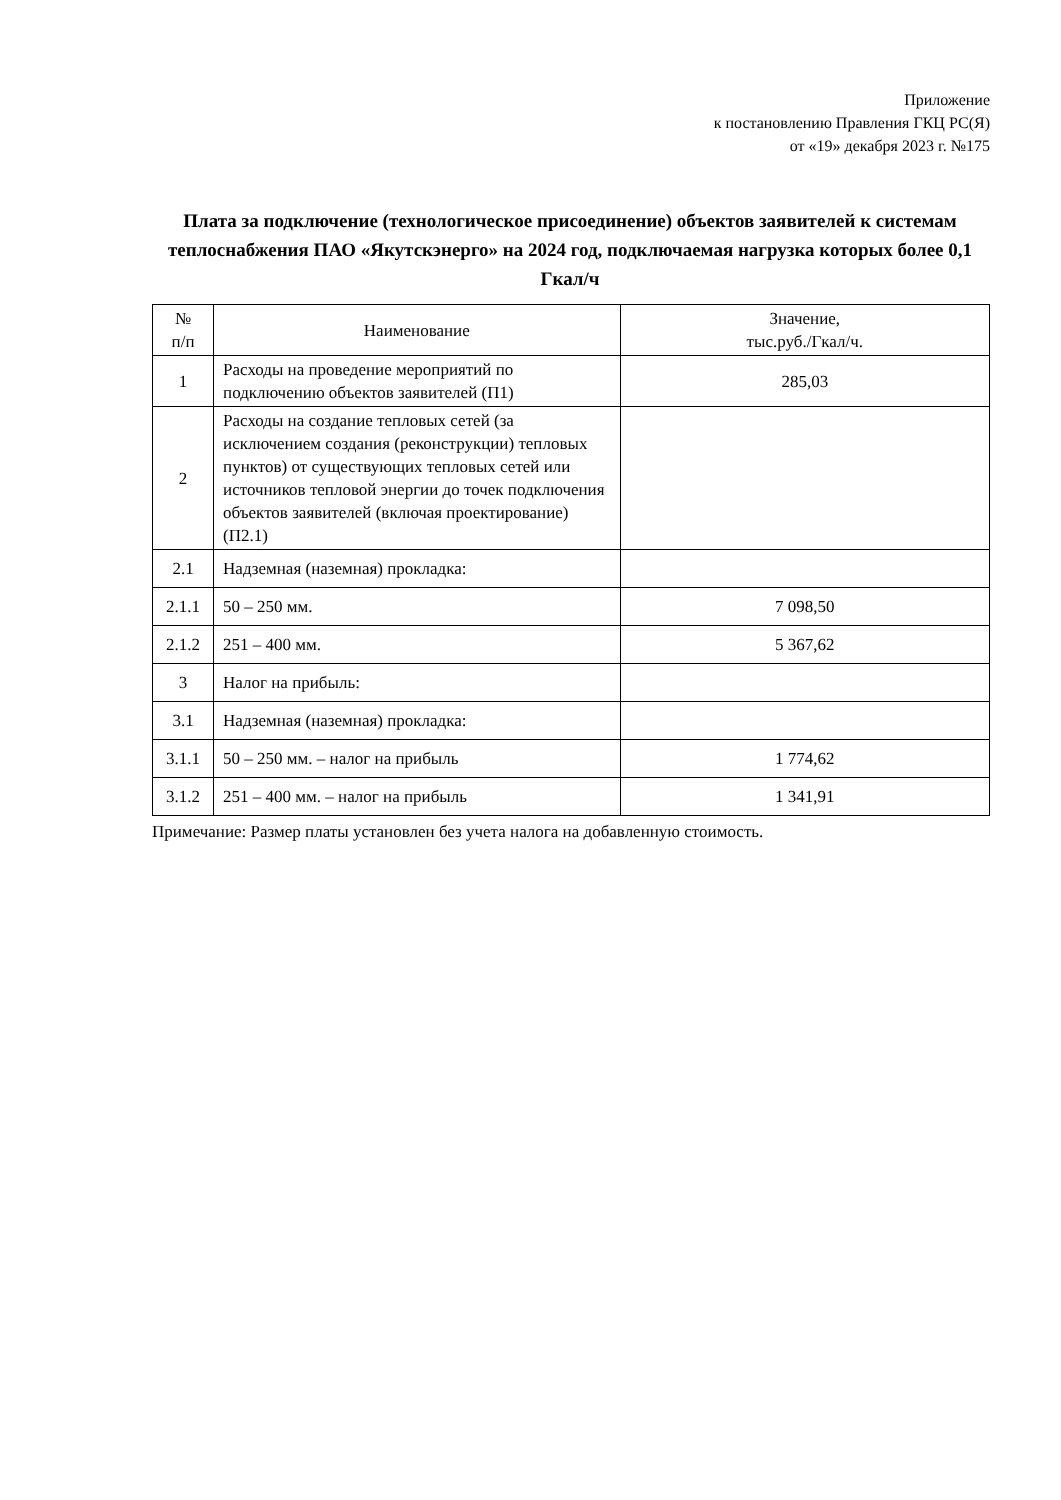Приложение
к постановлению Правления ГКЦ РС(Я)
от «19» декабря 2023 г. №175
Плата за подключение (технологическое присоединение) объектов заявителей к системам теплоснабжения ПАО «Якутскэнерго» на 2024 год, подключаемая нагрузка которых более 0,1 Гкал/ч
| № п/п | Наименование | Значение, тыс.руб./Гкал/ч. |
| --- | --- | --- |
| 1 | Расходы на проведение мероприятий по подключению объектов заявителей (П1) | 285,03 |
| 2 | Расходы на создание тепловых сетей (за исключением создания (реконструкции) тепловых пунктов) от существующих тепловых сетей или источников тепловой энергии до точек подключения объектов заявителей (включая проектирование) (П2.1) | |
| 2.1 | Надземная (наземная) прокладка: | |
| 2.1.1 | 50 – 250 мм. | 7 098,50 |
| 2.1.2 | 251 – 400 мм. | 5 367,62 |
| 3 | Налог на прибыль: | |
| 3.1 | Надземная (наземная) прокладка: | |
| 3.1.1 | 50 – 250 мм. – налог на прибыль | 1 774,62 |
| 3.1.2 | 251 – 400 мм. – налог на прибыль | 1 341,91 |
Примечание: Размер платы установлен без учета налога на добавленную стоимость.